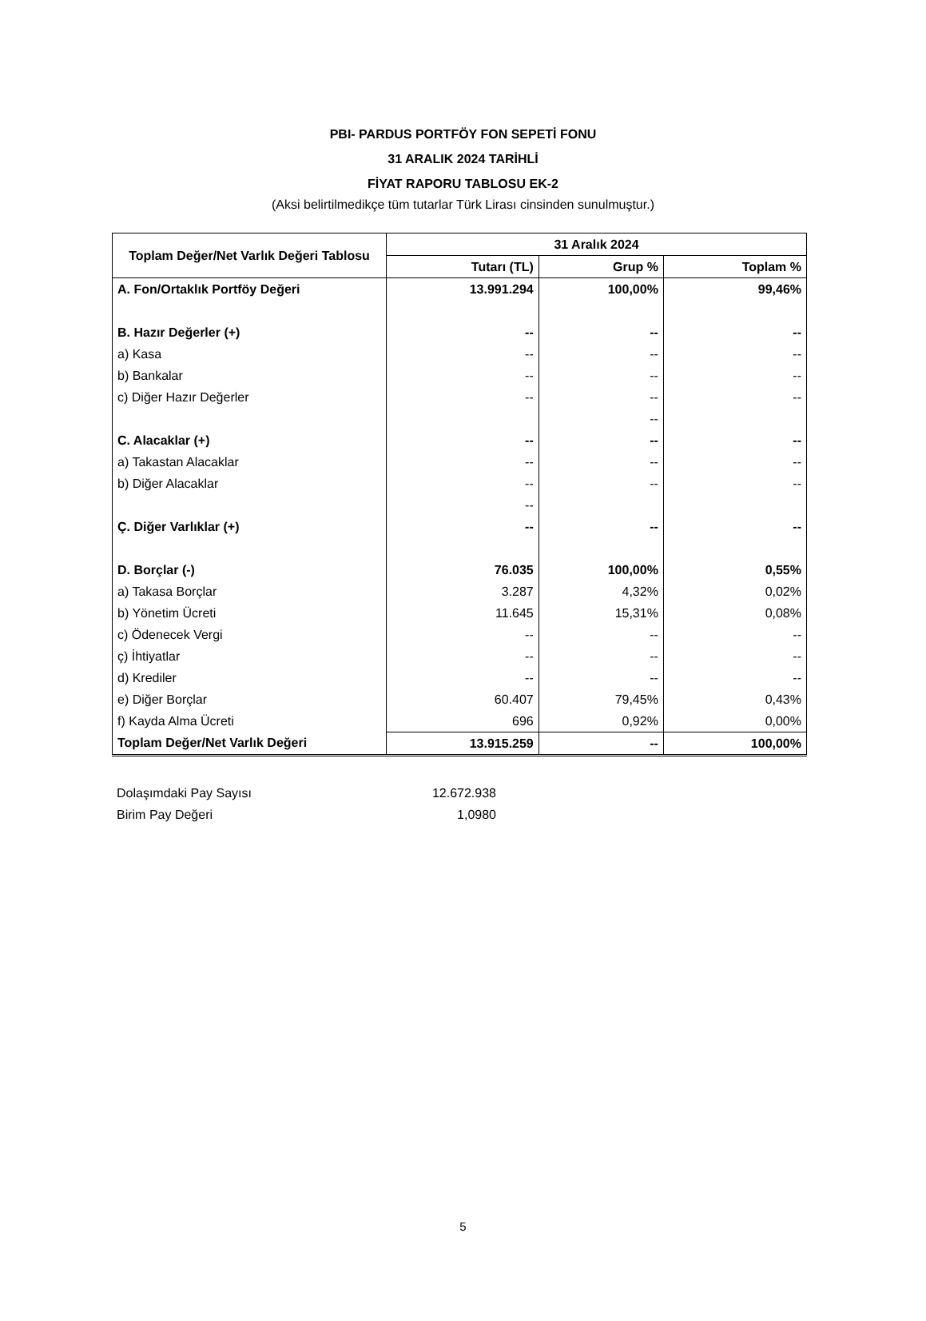PBI- PARDUS PORTFÖY FON SEPETİ FONU
31 ARALIK 2024 TARİHLİ
FİYAT RAPORU TABLOSU EK-2
(Aksi belirtilmedikçe tüm tutarlar Türk Lirası cinsinden sunulmuştur.)
| Toplam Değer/Net Varlık Değeri Tablosu | 31 Aralık 2024 | | |
| --- | --- | --- | --- |
| | Tutarı (TL) | Grup % | Toplam % |
| A. Fon/Ortaklık Portföy Değeri | 13.991.294 | 100,00% | 99,46% |
| B. Hazır Değerler (+) | -- | -- | -- |
| a) Kasa | -- | -- | -- |
| b) Bankalar | -- | -- | -- |
| c) Diğer Hazır Değerler | -- | -- | -- |
| | | -- | |
| C. Alacaklar (+) | -- | -- | -- |
| a) Takastan Alacaklar | -- | -- | -- |
| b) Diğer Alacaklar | -- | -- | -- |
| | -- | | |
| Ç. Diğer Varlıklar (+) | -- | -- | -- |
| D. Borçlar (-) | 76.035 | 100,00% | 0,55% |
| a) Takasa Borçlar | 3.287 | 4,32% | 0,02% |
| b) Yönetim Ücreti | 11.645 | 15,31% | 0,08% |
| c) Ödenecek Vergi | -- | -- | -- |
| ç) İhtiyatlar | -- | -- | -- |
| d) Krediler | -- | -- | -- |
| e) Diğer Borçlar | 60.407 | 79,45% | 0,43% |
| f) Kayda Alma Ücreti | 696 | 0,92% | 0,00% |
| Toplam Değer/Net Varlık Değeri | 13.915.259 | -- | 100,00% |
| Dolaşımdaki Pay Sayısı | 12.672.938 |
| Birim Pay Değeri | 1,0980 |
5